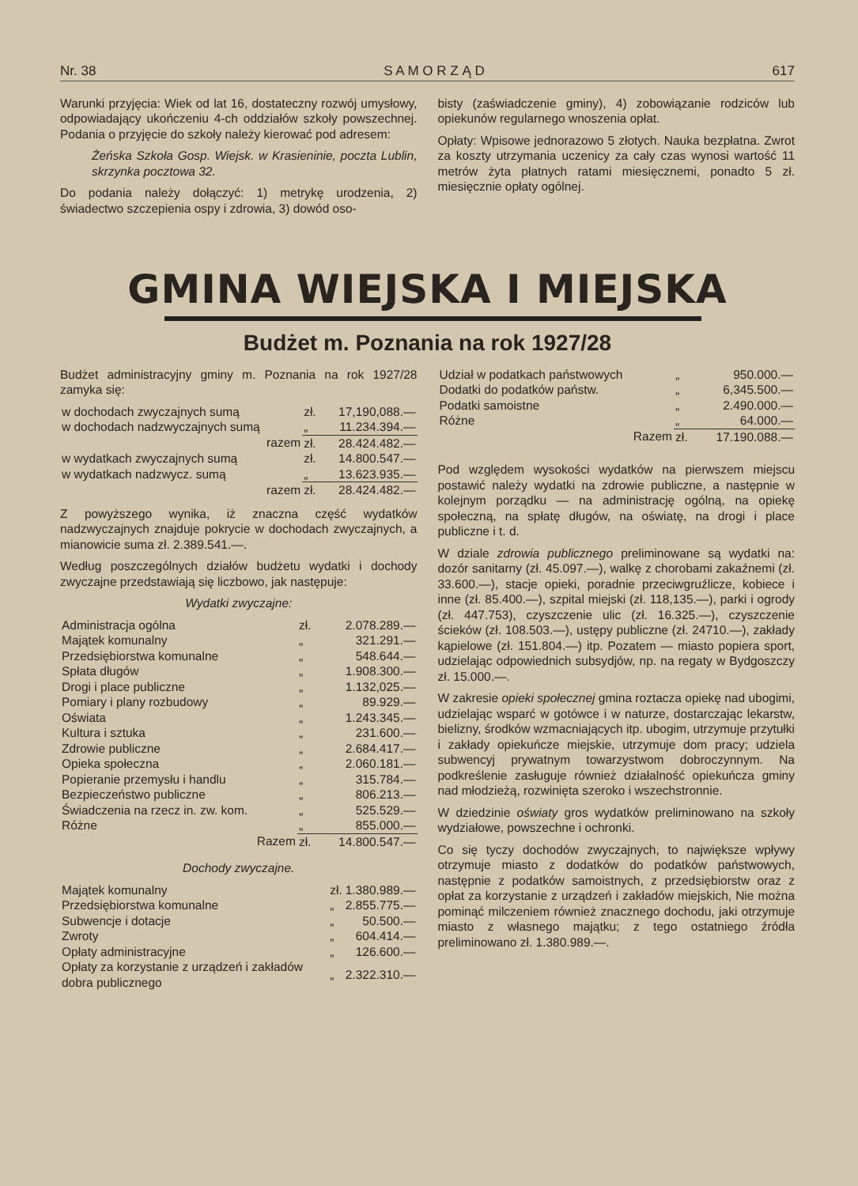Nr. 38 S A M O R Z Ą D 617
Warunki przyjęcia: Wiek od lat 16, dostateczny rozwój umysłowy, odpowiadający ukończeniu 4-ch oddziałów szkoły powszechnej. Podania o przyjęcie do szkoły należy kierować pod adresem:
Żeńska Szkoła Gosp. Wiejsk. w Krasieninie, poczta Lublin, skrzynka pocztowa 32.
Do podania należy dołączyć: 1) metrykę urodzenia, 2) świadectwo szczepienia ospy i zdrowia, 3) dowód oso-
bisty (zaświadczenie gminy), 4) zobowiązanie rodziców lub opiekunów regularnego wnoszenia opłat.
Opłaty: Wpisowe jednorazowo 5 złotych. Nauka bezpłatna. Zwrot za koszty utrzymania uczenicy za cały czas wynosi wartość 11 metrów żyta płatnych ratami miesięcznemi, ponadto 5 zł. miesięcznie opłaty ogólnej.
GMINA WIEJSKA I MIEJSKA
Budżet m. Poznania na rok 1927/28
Budżet administracyjny gminy m. Poznania na rok 1927/28 zamyka się:
| w dochodach zwyczajnych sumą | zł. | 17,190,088.— |
| w dochodach nadzwyczajnych sumą | „ | 11.234.394.— |
| razem | zł. | 28.424.482.— |
| w wydatkach zwyczajnych sumą | zł. | 14.800.547.— |
| w wydatkach nadzwycz. sumą | „ | 13.623.935.— |
| razem | zł. | 28.424.482.— |
Z powyższego wynika, iż znaczna część wydatków nadzwyczajnych znajduje pokrycie w dochodach zwyczajnych, a mianowicie suma zł. 2.389.541.—.
Według poszczególnych działów budżetu wydatki i dochody zwyczajne przedstawiają się liczbowo, jak następuje:
Wydatki zwyczajne:
| Administracja ogólna | zł. | 2.078.289.— |
| Majątek komunalny | „ | 321.291.— |
| Przedsiębiorstwa komunalne | „ | 548.644.— |
| Spłata długów | „ | 1.908.300.— |
| Drogi i place publiczne | „ | 1.132,025.— |
| Pomiary i plany rozbudowy | „ | 89.929.— |
| Oświata | „ | 1.243.345.— |
| Kultura i sztuka | „ | 231.600.— |
| Zdrowie publiczne | „ | 2.684.417.— |
| Opieka społeczna | „ | 2.060.181.— |
| Popieranie przemysłu i handlu | „ | 315.784.— |
| Bezpieczeństwo publiczne | „ | 806.213.— |
| Świadczenia na rzecz in. zw. kom. | „ | 525.529.— |
| Różne | „ | 855.000.— |
| Razem | zł. | 14.800.547.— |
Dochody zwyczajne.
| Majątek komunalny | zł. | 1.380.989.— |
| Przedsiębiorstwa komunalne | „ | 2.855.775.— |
| Subwencje i dotacje | „ | 50.500.— |
| Zwroty | „ | 604.414.— |
| Opłaty administracyjne | „ | 126.600.— |
| Opłaty za korzystanie z urządzeń i zakładów dobra publicznego | „ | 2.322.310.— |
| Udział w podatkach państwowych | „ | 950.000.— |
| Dodatki do podatków państw. | „ | 6,345.500.— |
| Podatki samoistne | „ | 2.490.000.— |
| Różne | „ | 64.000.— |
| Razem | zł. | 17.190.088.— |
Pod względem wysokości wydatków na pierwszem miejscu postawić należy wydatki na zdrowie publiczne, a następnie w kolejnym porządku — na administrację ogólną, na opiekę społeczną, na spłatę długów, na oświatę, na drogi i place publiczne i t. d.
W dziale zdrowia publicznego preliminowane są wydatki na: dozór sanitarny (zł. 45.097.—), walkę z chorobami zakaźnemi (zł. 33.600.—), stacje opieki, poradnie przeciwgruźlicze, kobiece i inne (zł. 85.400.—), szpital miejski (zł. 118,135.—), parki i ogrody (zł. 447.753), czyszczenie ulic (zł. 16.325.—), czyszczenie ścieków (zł. 108.503.—), ustępy publiczne (zł. 24710.—), zakłady kąpielowe (zł. 151.804.—) itp. Pozatem — miasto popiera sport, udzielając odpowiednich subsydjów, np. na regaty w Bydgoszczy zł. 15.000.—.
W zakresie opieki społecznej gmina roztacza opiekę nad ubogimi, udzielając wsparć w gotówce i w naturze, dostarczając lekarstw, bielizny, środków wzmacniających itp. ubogim, utrzymuje przytułki i zakłady opiekuńcze miejskie, utrzymuje dom pracy; udziela subwencyj prywatnym towarzystwom dobroczynnym. Na podkreślenie zasługuje również działalność opiekuńcza gminy nad młodzieżą, rozwinięta szeroko i wszechstronnie.
W dziedzinie oświaty gros wydatków preliminowano na szkoły wydziałowe, powszechne i ochronki.
Co się tyczy dochodów zwyczajnych, to największe wpływy otrzymuje miasto z dodatków do podatków państwowych, następnie z podatków samoistnych, z przedsiębiorstw oraz z opłat za korzystanie z urządzeń i zakładów miejskich, Nie można pominąć milczeniem również znacznego dochodu, jaki otrzymuje miasto z własnego majątku; z tego ostatniego źródła preliminowano zł. 1.380.989.—.